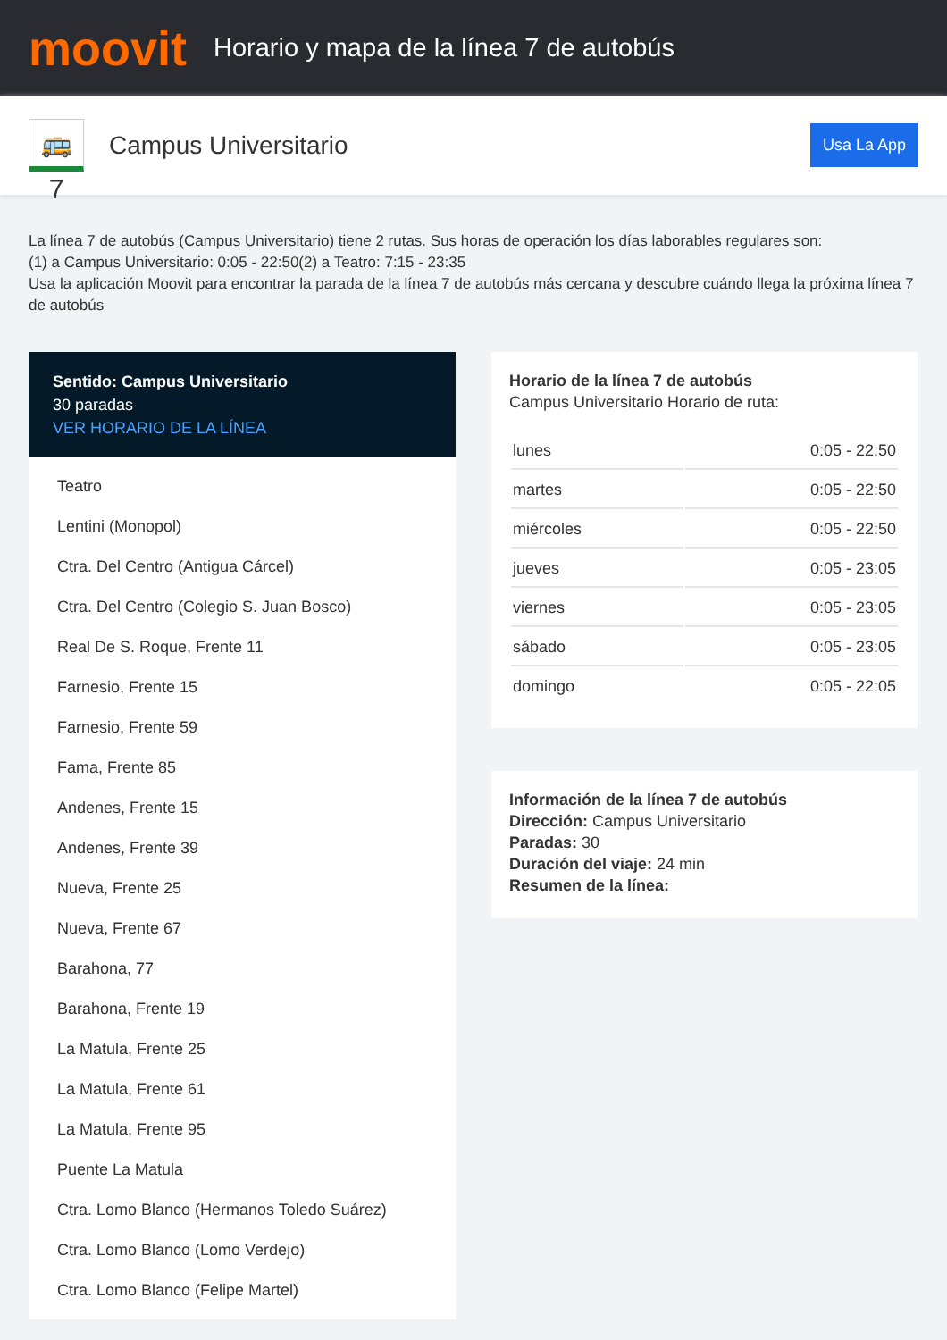moovit
Horario y mapa de la línea 7 de autobús
🚌 7
Campus Universitario
Usa La App
La línea 7 de autobús (Campus Universitario) tiene 2 rutas. Sus horas de operación los días laborables regulares son:
(1) a Campus Universitario: 0:05 - 22:50(2) a Teatro: 7:15 - 23:35
Usa la aplicación Moovit para encontrar la parada de la línea 7 de autobús más cercana y descubre cuándo llega la próxima línea 7 de autobús
Sentido: Campus Universitario
30 paradas
VER HORARIO DE LA LÍNEA
Teatro
Lentini (Monopol)
Ctra. Del Centro (Antigua Cárcel)
Ctra. Del Centro (Colegio S. Juan Bosco)
Real De S. Roque, Frente 11
Farnesio, Frente 15
Farnesio, Frente 59
Fama, Frente 85
Andenes, Frente 15
Andenes, Frente 39
Nueva, Frente 25
Nueva, Frente 67
Barahona, 77
Barahona, Frente 19
La Matula, Frente 25
La Matula, Frente 61
La Matula, Frente 95
Puente La Matula
Ctra. Lomo Blanco (Hermanos Toledo Suárez)
Ctra. Lomo Blanco (Lomo Verdejo)
Ctra. Lomo Blanco (Felipe Martel)
Horario de la línea 7 de autobús
Campus Universitario Horario de ruta:
| lunes | 0:05 - 22:50 |
| martes | 0:05 - 22:50 |
| miércoles | 0:05 - 22:50 |
| jueves | 0:05 - 23:05 |
| viernes | 0:05 - 23:05 |
| sábado | 0:05 - 23:05 |
| domingo | 0:05 - 22:05 |
Información de la línea 7 de autobús
Dirección: Campus Universitario
Paradas: 30
Duración del viaje: 24 min
Resumen de la línea: